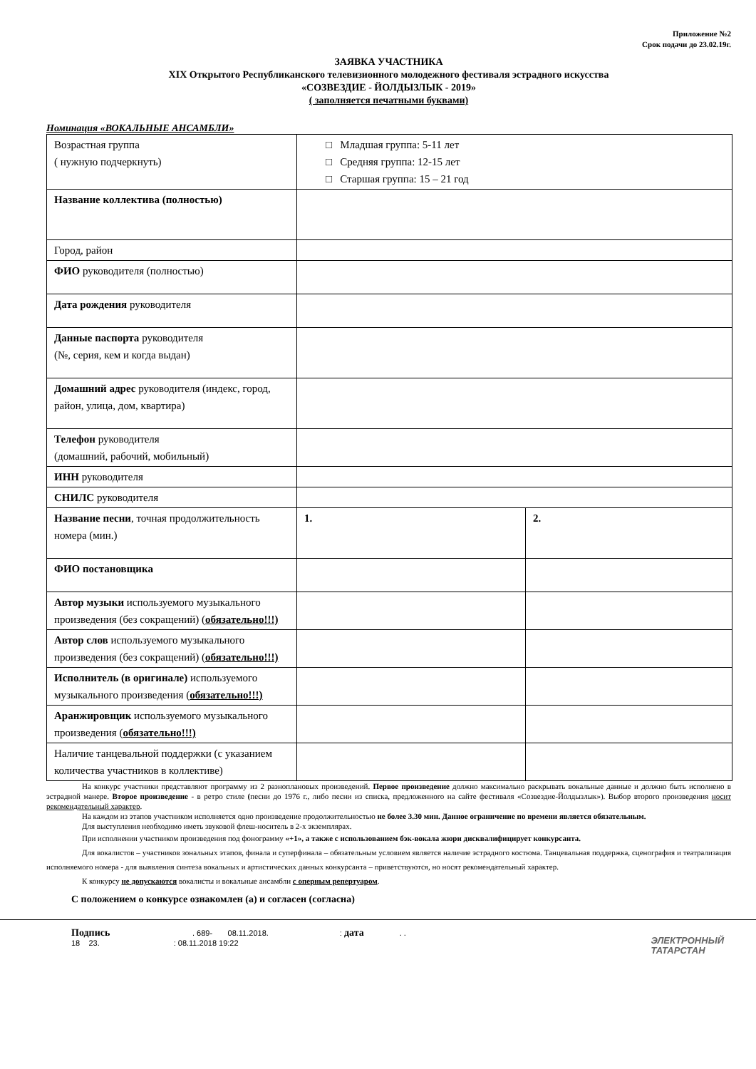Приложение №2
Срок подачи до 23.02.19г.
ЗАЯВКА УЧАСТНИКА
XIX Открытого Республиканского телевизионного молодежного фестиваля эстрадного искусства
«СОЗВЕЗДИЕ - ЙОЛДЫЗЛЫК - 2019»
( заполняется печатными буквами)
Номинация «ВОКАЛЬНЫЕ АНСАМБЛИ»
| Возрастная группа ( нужную подчеркнуть) | □ Младшая группа: 5-11 лет □ Средняя группа: 12-15 лет □ Старшая группа: 15 – 21 год | |
| Название коллектива (полностью) | | |
| Город, район | | |
| ФИО руководителя (полностью) | | |
| Дата рождения руководителя | | |
| Данные паспорта руководителя (№, серия, кем и когда выдан) | | |
| Домашний адрес руководителя (индекс, город, район, улица, дом, квартира) | | |
| Телефон руководителя (домашний, рабочий, мобильный) | | |
| ИНН руководителя | | |
| СНИЛС руководителя | | |
| Название песни , точная продолжительность номера (мин.) | 1. | 2. |
| ФИО постановщика | | |
| Автор музыки используемого музыкального произведения (без сокращений) ( обязательно!!!) | | |
| Автор слов используемого музыкального произведения (без сокращений) ( обязательно!!!) | | |
| Исполнитель (в оригинале) используемого музыкального произведения ( обязательно!!!) | | |
| Аранжировщик используемого музыкального произведения ( обязательно!!!) | | |
| Наличие танцевальной поддержки (с указанием количества участников в коллективе) | | |
На конкурс участники представляют программу из 2 разноплановых произведений. Первое произведение должно максимально раскрывать вокальные данные и должно быть исполнено в эстрадной манере. Второе произведение - в ретро стиле (песни до 1976 г., либо песни из списка, предложенного на сайте фестиваля «Созвездие-Йолдызлык»). Выбор второго произведения носит рекомендательный характер.
На каждом из этапов участником исполняется одно произведение продолжительностью не более 3.30 мин. Данное ограничение по времени является обязательным.
Для выступления необходимо иметь звуковой флеш-носитель в 2-х экземплярах.
При исполнении участником произведения под фонограмму «+1», а также с использованием бэк-вокала жюри дисквалифицирует конкурсанта.
Для вокалистов – участников зональных этапов, финала и суперфинала – обязательным условием является наличие эстрадного костюма. Танцевальная поддержка, сценография и театрализация исполняемого номера - для выявления синтеза вокальных и артистических данных конкурсанта – приветствуются, но носят рекомендательный характер.
К конкурсу не допускаются вокалисты и вокальные ансамбли с оперным репертуаром.
С положением о конкурсе ознакомлен (а) и согласен (согласна)
Подпись. 689- 08.11.2018.: дата. .
18 23. : 08.11.2018 19:22
ЭЛЕКТРОННЫЙ
ТАТАРСТАН